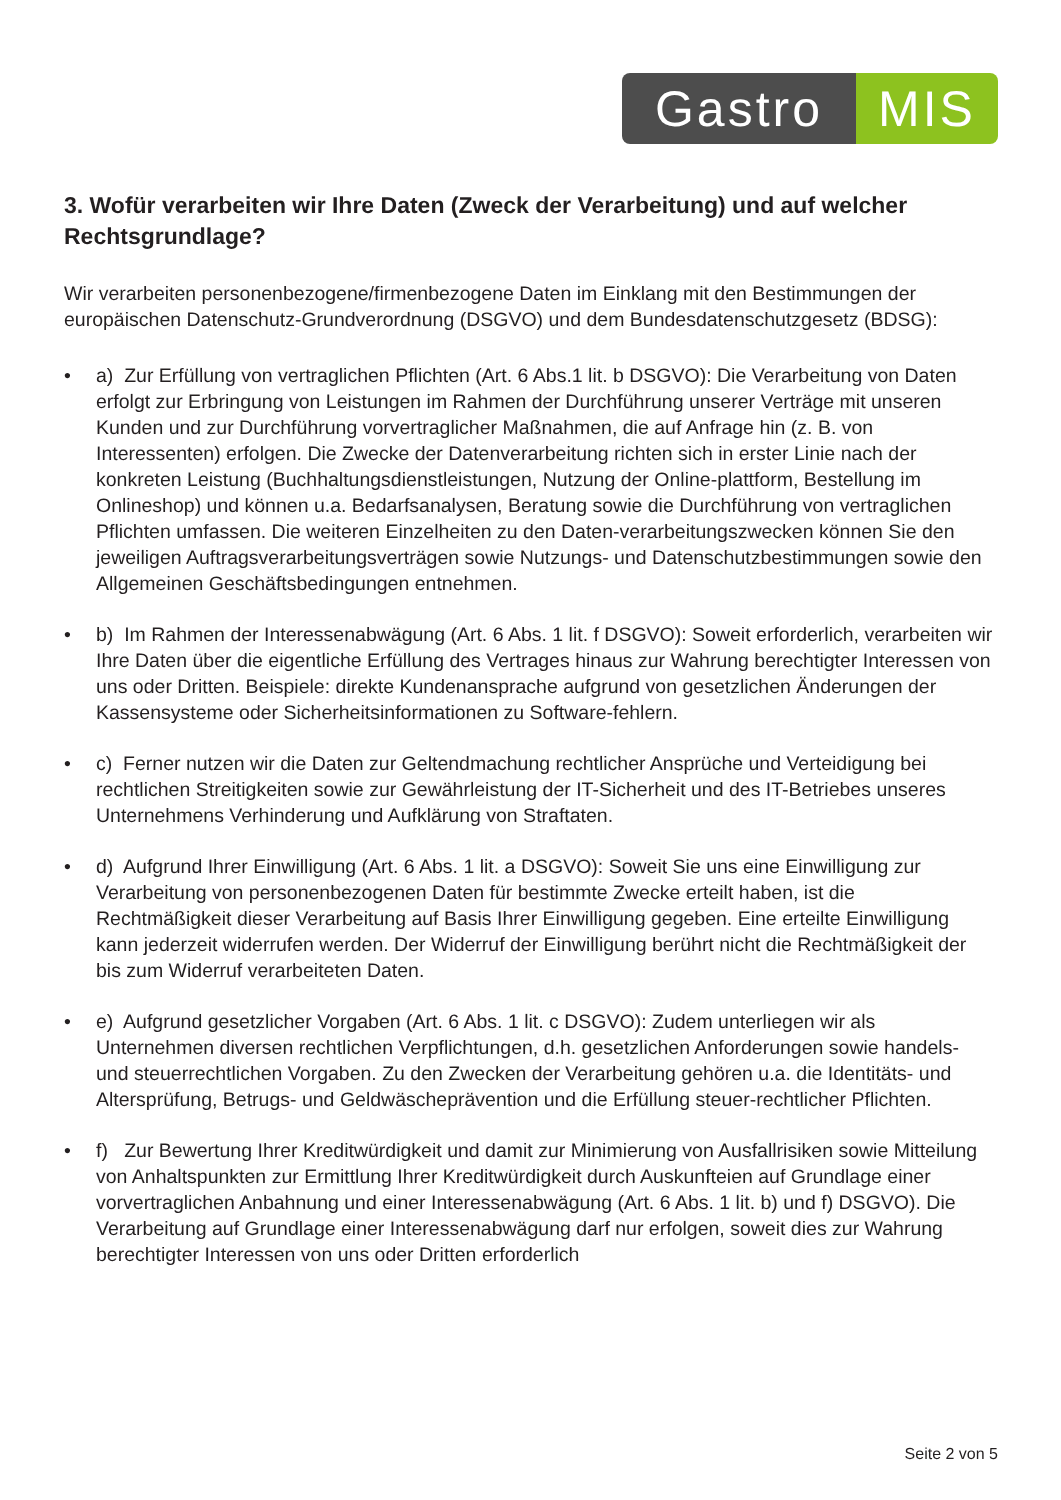Gastro MIS
3. Wofür verarbeiten wir Ihre Daten (Zweck der Verarbeitung) und auf welcher Rechtsgrundlage?
Wir verarbeiten personenbezogene/firmenbezogene Daten im Einklang mit den Bestimmungen der europäischen Datenschutz-Grundverordnung (DSGVO) und dem Bundesdatenschutzgesetz (BDSG):
• a) Zur Erfüllung von vertraglichen Pflichten (Art. 6 Abs.1 lit. b DSGVO): Die Verarbeitung von Daten erfolgt zur Erbringung von Leistungen im Rahmen der Durchführung unserer Verträge mit unseren Kunden und zur Durchführung vorvertraglicher Maßnahmen, die auf Anfrage hin (z. B. von Interessenten) erfolgen. Die Zwecke der Datenverarbeitung richten sich in erster Linie nach der konkreten Leistung (Buchhaltungsdienstleistungen, Nutzung der Online-plattform, Bestellung im Onlineshop) und können u.a. Bedarfsanalysen, Beratung sowie die Durchführung von vertraglichen Pflichten umfassen. Die weiteren Einzelheiten zu den Daten-verarbeitungszwecken können Sie den jeweiligen Auftragsverarbeitungsverträgen sowie Nutzungs- und Datenschutzbestimmungen sowie den Allgemeinen Geschäftsbedingungen entnehmen.
• b) Im Rahmen der Interessenabwägung (Art. 6 Abs. 1 lit. f DSGVO): Soweit erforderlich, verarbeiten wir Ihre Daten über die eigentliche Erfüllung des Vertrages hinaus zur Wahrung berechtigter Interessen von uns oder Dritten. Beispiele: direkte Kundenansprache aufgrund von gesetzlichen Änderungen der Kassensysteme oder Sicherheitsinformationen zu Software-fehlern.
• c) Ferner nutzen wir die Daten zur Geltendmachung rechtlicher Ansprüche und Verteidigung bei rechtlichen Streitigkeiten sowie zur Gewährleistung der IT-Sicherheit und des IT-Betriebes unseres Unternehmens Verhinderung und Aufklärung von Straftaten.
• d) Aufgrund Ihrer Einwilligung (Art. 6 Abs. 1 lit. a DSGVO): Soweit Sie uns eine Einwilligung zur Verarbeitung von personenbezogenen Daten für bestimmte Zwecke erteilt haben, ist die Rechtmäßigkeit dieser Verarbeitung auf Basis Ihrer Einwilligung gegeben. Eine erteilte Einwilligung kann jederzeit widerrufen werden. Der Widerruf der Einwilligung berührt nicht die Rechtmäßigkeit der bis zum Widerruf verarbeiteten Daten.
• e) Aufgrund gesetzlicher Vorgaben (Art. 6 Abs. 1 lit. c DSGVO): Zudem unterliegen wir als Unternehmen diversen rechtlichen Verpflichtungen, d.h. gesetzlichen Anforderungen sowie handels- und steuerrechtlichen Vorgaben. Zu den Zwecken der Verarbeitung gehören u.a. die Identitäts- und Altersprüfung, Betrugs- und Geldwäscheprävention und die Erfüllung steuer-rechtlicher Pflichten.
• f) Zur Bewertung Ihrer Kreditwürdigkeit und damit zur Minimierung von Ausfallrisiken sowie Mitteilung von Anhaltspunkten zur Ermittlung Ihrer Kreditwürdigkeit durch Auskunfteien auf Grundlage einer vorvertraglichen Anbahnung und einer Interessenabwägung (Art. 6 Abs. 1 lit. b) und f) DSGVO). Die Verarbeitung auf Grundlage einer Interessenabwägung darf nur erfolgen, soweit dies zur Wahrung berechtigter Interessen von uns oder Dritten erforderlich
Seite 2 von 5